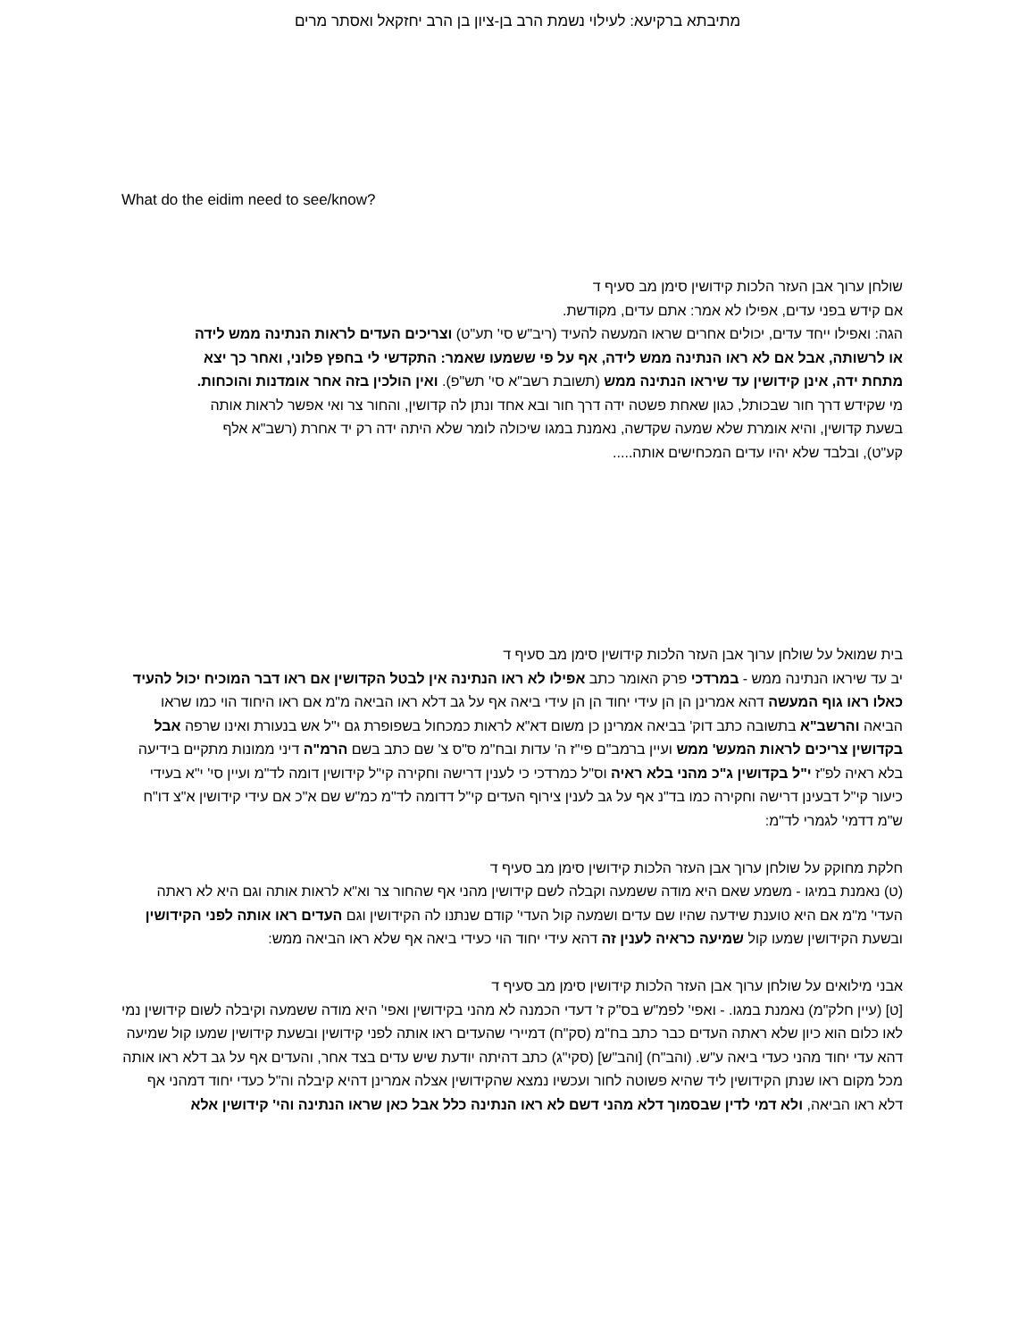מתיבתא ברקיעא: לעילוי נשמת הרב בן-ציון בן הרב יחזקאל ואסתר מרים
What do the eidim need to see/know?
שולחן ערוך אבן העזר הלכות קידושין סימן מב סעיף ד
אם קידש בפני עדים, אפילו לא אמר: אתם עדים, מקודשת.
הגה: ואפילו ייחד עדים, יכולים אחרים שראו המעשה להעיד (ריב"ש סי' תע"ט) וצריכים העדים לראות הנתינה ממש לידה או לרשותה, אבל אם לא ראו הנתינה ממש לידה, אף על פי ששמעו שאמר: התקדשי לי בחפץ פלוני, ואחר כך יצא מתחת ידה, אינן קידושין עד שיראו הנתינה ממש (תשובת רשב"א סי' תש"פ). ואין הולכין בזה אחר אומדנות והוכחות.
מי שקידש דרך חור שבכותל, כגון שאחת פשטה ידה דרך חור ובא אחד ונתן לה קדושין, והחור צר ואי אפשר לראות אותה בשעת קדושין, והיא אומרת שלא שמעה שקדשה, נאמנת במגו שיכולה לומר שלא היתה ידה רק יד אחרת (רשב"א אלף קע"ט), ובלבד שלא יהיו עדים המכחישים אותה.....
בית שמואל על שולחן ערוך אבן העזר הלכות קידושין סימן מב סעיף ד
יב עד שיראו הנתינה ממש - במרדכי פרק האומר כתב אפילו לא ראו הנתינה אין לבטל הקדושין אם ראו דבר המוכיח יכול להעיד כאלו ראו גוף המעשה דהא אמרינן הן הן עידי יחוד הן הן עידי ביאה אף על גב דלא ראו הביאה מ"מ אם ראו היחוד הוי כמו שראו הביאה והרשב"א בתשובה כתב דוק' בביאה אמרינן כן משום דא"א לראות כמכחול בשפופרת גם י"ל אש בנעורת ואינו שרפה אבל בקדושין צריכים לראות המעש' ממש ועיין ברמב"ם פי"ז ה' עדות ובח"מ ס"ס צ' שם כתב בשם הרמ"ה דיני ממונות מתקיים בידיעה בלא ראיה לפ"ז י"ל בקדושין ג"כ מהני בלא ראיה וס"ל כמרדכי כי לענין דרישה וחקירה קי"ל קידושין דומה לד"מ ועיין סי' י"א בעידי כיעור קי"ל דבעינן דרישה וחקירה כמו בד"נ אף על גב לענין צירוף העדים קי"ל דדומה לד"מ כמ"ש שם א"כ אם עידי קידושין א"צ דו"ח ש"מ דדמי' לגמרי לד"מ:
חלקת מחוקק על שולחן ערוך אבן העזר הלכות קידושין סימן מב סעיף ד
(ט) נאמנת במיגו - משמע שאם היא מודה ששמעה וקבלה לשם קידושין מהני אף שהחור צר וא"א לראות אותה וגם היא לא ראתה העדי' מ"מ אם היא טוענת שידעה שהיו שם עדים ושמעה קול העדי' קודם שנתנו לה הקידושין וגם העדים ראו אותה לפני הקידושין ובשעת הקידושין שמעו קול שמיעה כראיה לענין זה דהא עידי יחוד הוי כעידי ביאה אף שלא ראו הביאה ממש:
אבני מילואים על שולחן ערוך אבן העזר הלכות קידושין סימן מב סעיף ד
[ט] (עיין חלק"מ) נאמנת במגו. - ואפי' לפמ"ש בס"ק ז' דעדי הכמנה לא מהני בקידושין ואפי' היא מודה ששמעה וקיבלה לשום קידושין נמי לאו כלום הוא כיון שלא ראתה העדים כבר כתב בח"מ (סק"ח) דמיירי שהעדים ראו אותה לפני קידושין ובשעת קידושין שמעו קול שמיעה דהא עדי יחוד מהני כעדי ביאה ע"ש. (והב"ח) [והב"ש] (סקי"ג) כתב דהיתה יודעת שיש עדים בצד אחר, והעדים אף על גב דלא ראו אותה מכל מקום ראו שנתן הקידושין ליד שהיא פשוטה לחור ועכשיו נמצא שהקידושין אצלה אמרינן דהיא קיבלה וה"ל כעדי יחוד דמהני אף דלא ראו הביאה, ולא דמי לדין שבסמוך דלא מהני דשם לא ראו הנתינה כלל אבל כאן שראו הנתינה והי' קידושין אלא